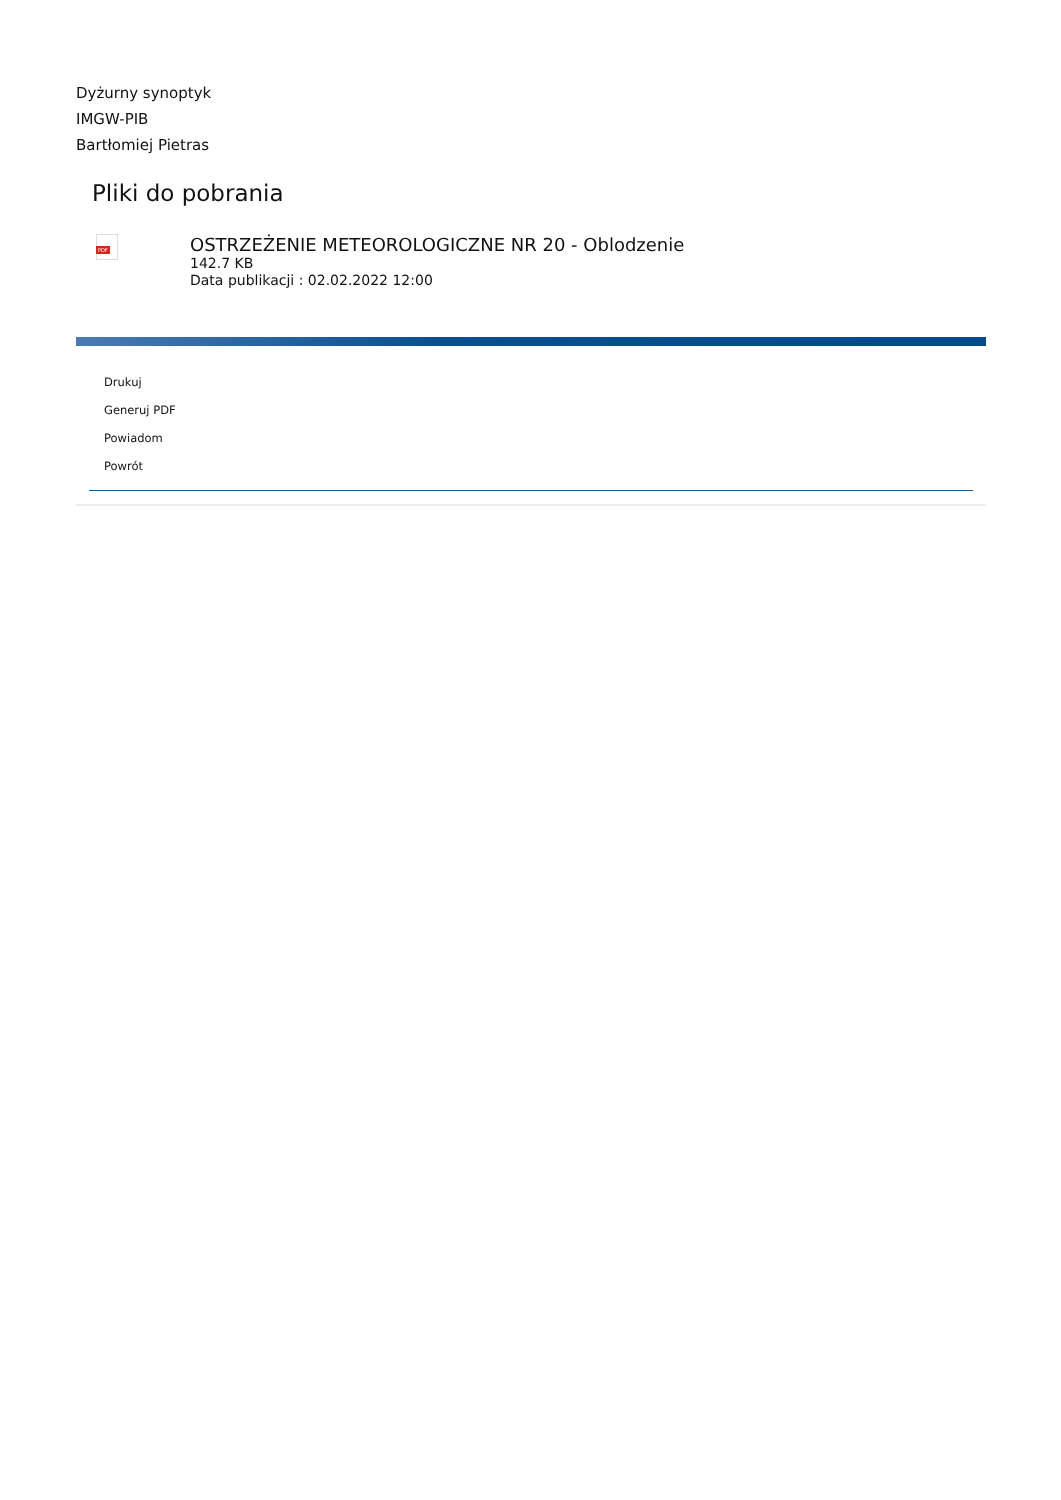Dyżurny synoptyk
IMGW-PIB
Bartłomiej Pietras
Pliki do pobrania
PDF
OSTRZEŻENIE METEOROLOGICZNE NR 20 - Oblodzenie
142.7 KB
Data publikacji : 02.02.2022 12:00
Drukuj
Generuj PDF
Powiadom
Powrót